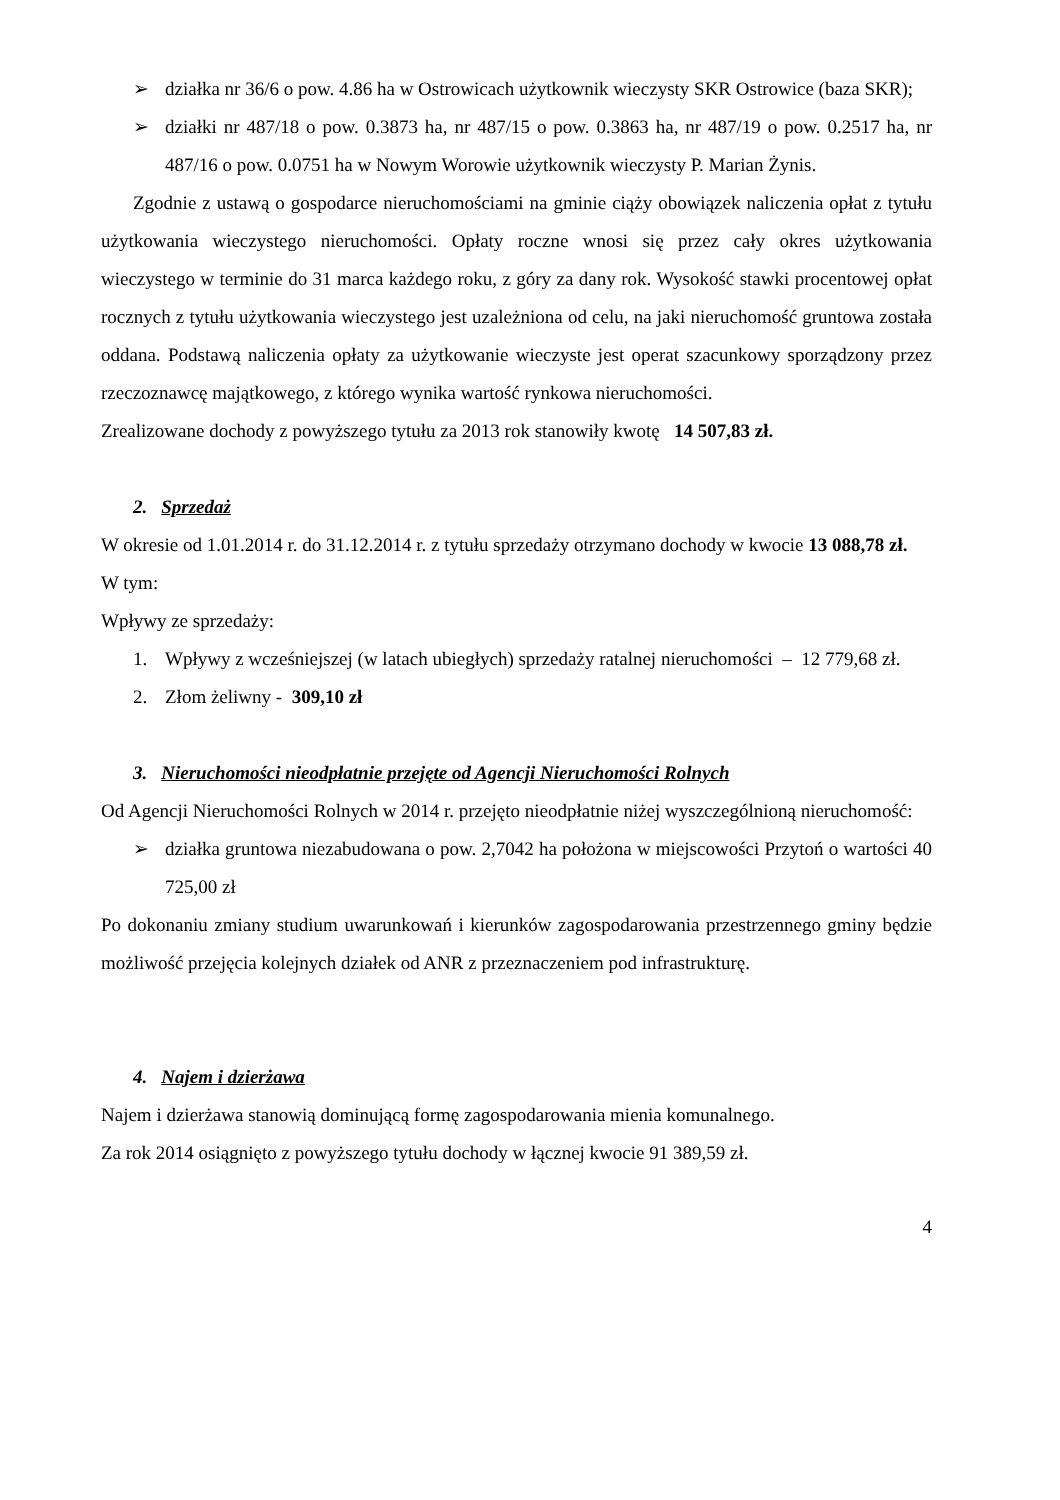➢ działka nr 36/6 o pow. 4.86 ha w Ostrowicach użytkownik wieczysty SKR Ostrowice (baza SKR);
➢ działki nr 487/18 o pow. 0.3873 ha, nr 487/15 o pow. 0.3863 ha, nr 487/19 o pow. 0.2517 ha, nr 487/16 o pow. 0.0751 ha w Nowym Worowie użytkownik wieczysty P. Marian Żynis.
Zgodnie z ustawą o gospodarce nieruchomościami na gminie ciąży obowiązek naliczenia opłat z tytułu użytkowania wieczystego nieruchomości. Opłaty roczne wnosi się przez cały okres użytkowania wieczystego w terminie do 31 marca każdego roku, z góry za dany rok. Wysokość stawki procentowej opłat rocznych z tytułu użytkowania wieczystego jest uzależniona od celu, na jaki nieruchomość gruntowa została oddana. Podstawą naliczenia opłaty za użytkowanie wieczyste jest operat szacunkowy sporządzony przez rzeczoznawcę majątkowego, z którego wynika wartość rynkowa nieruchomości.
Zrealizowane dochody z powyższego tytułu za 2013 rok stanowiły kwotę 14 507,83 zł.
2. Sprzedaż
W okresie od 1.01.2014 r. do 31.12.2014 r. z tytułu sprzedaży otrzymano dochody w kwocie 13 088,78 zł.
W tym:
Wpływy ze sprzedaży:
1. Wpływy z wcześniejszej (w latach ubiegłych) sprzedaży ratalnej nieruchomości – 12 779,68 zł.
2. Złom żeliwny - 309,10 zł
3. Nieruchomości nieodpłatnie przejęte od Agencji Nieruchomości Rolnych
Od Agencji Nieruchomości Rolnych w 2014 r. przejęto nieodpłatnie niżej wyszczególnioną nieruchomość:
➢ działka gruntowa niezabudowana o pow. 2,7042 ha położona w miejscowości Przytoń o wartości 40 725,00 zł
Po dokonaniu zmiany studium uwarunkowań i kierunków zagospodarowania przestrzennego gminy będzie możliwość przejęcia kolejnych działek od ANR z przeznaczeniem pod infrastrukturę.
4. Najem i dzierżawa
Najem i dzierżawa stanowią dominującą formę zagospodarowania mienia komunalnego.
Za rok 2014 osiągnięto z powyższego tytułu dochody w łącznej kwocie 91 389,59 zł.
4